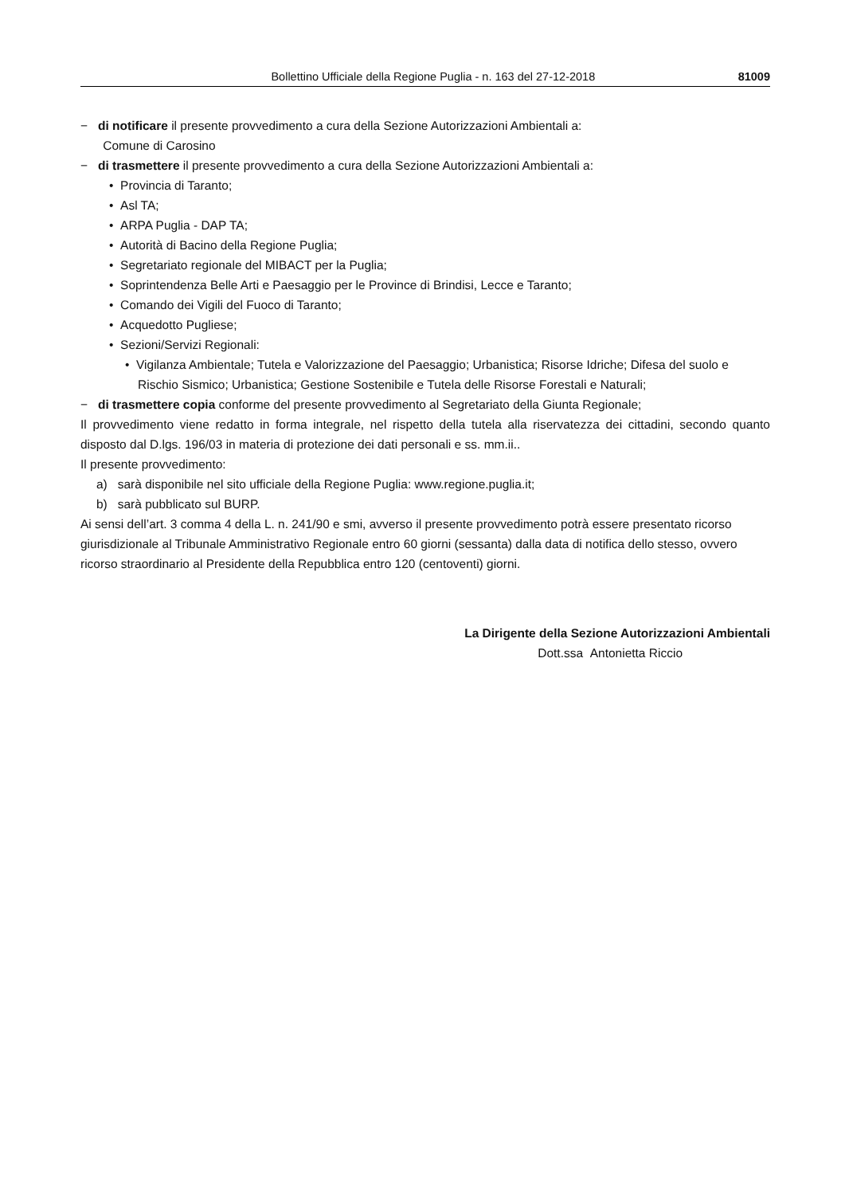Bollettino Ufficiale della Regione Puglia - n. 163 del 27-12-2018 81009
− di notificare il presente provvedimento a cura della Sezione Autorizzazioni Ambientali a:
Comune di Carosino
− di trasmettere il presente provvedimento a cura della Sezione Autorizzazioni Ambientali a:
• Provincia di Taranto;
• Asl TA;
• ARPA Puglia - DAP TA;
• Autorità di Bacino della Regione Puglia;
• Segretariato regionale del MIBACT per la Puglia;
• Soprintendenza Belle Arti e Paesaggio per le Province di Brindisi, Lecce e Taranto;
• Comando dei Vigili del Fuoco di Taranto;
• Acquedotto Pugliese;
• Sezioni/Servizi Regionali:
• Vigilanza Ambientale; Tutela e Valorizzazione del Paesaggio; Urbanistica; Risorse Idriche; Difesa del suolo e Rischio Sismico; Urbanistica; Gestione Sostenibile e Tutela delle Risorse Forestali e Naturali;
− di trasmettere copia conforme del presente provvedimento al Segretariato della Giunta Regionale;
Il provvedimento viene redatto in forma integrale, nel rispetto della tutela alla riservatezza dei cittadini, secondo quanto disposto dal D.lgs. 196/03 in materia di protezione dei dati personali e ss. mm.ii..
Il presente provvedimento:
a) sarà disponibile nel sito ufficiale della Regione Puglia: www.regione.puglia.it;
b) sarà pubblicato sul BURP.
Ai sensi dell’art. 3 comma 4 della L. n. 241/90 e smi, avverso il presente provvedimento potrà essere presentato ricorso giurisdizionale al Tribunale Amministrativo Regionale entro 60 giorni (sessanta) dalla data di notifica dello stesso, ovvero ricorso straordinario al Presidente della Repubblica entro 120 (centoventi) giorni.
La Dirigente della Sezione Autorizzazioni Ambientali
Dott.ssa Antonietta Riccio